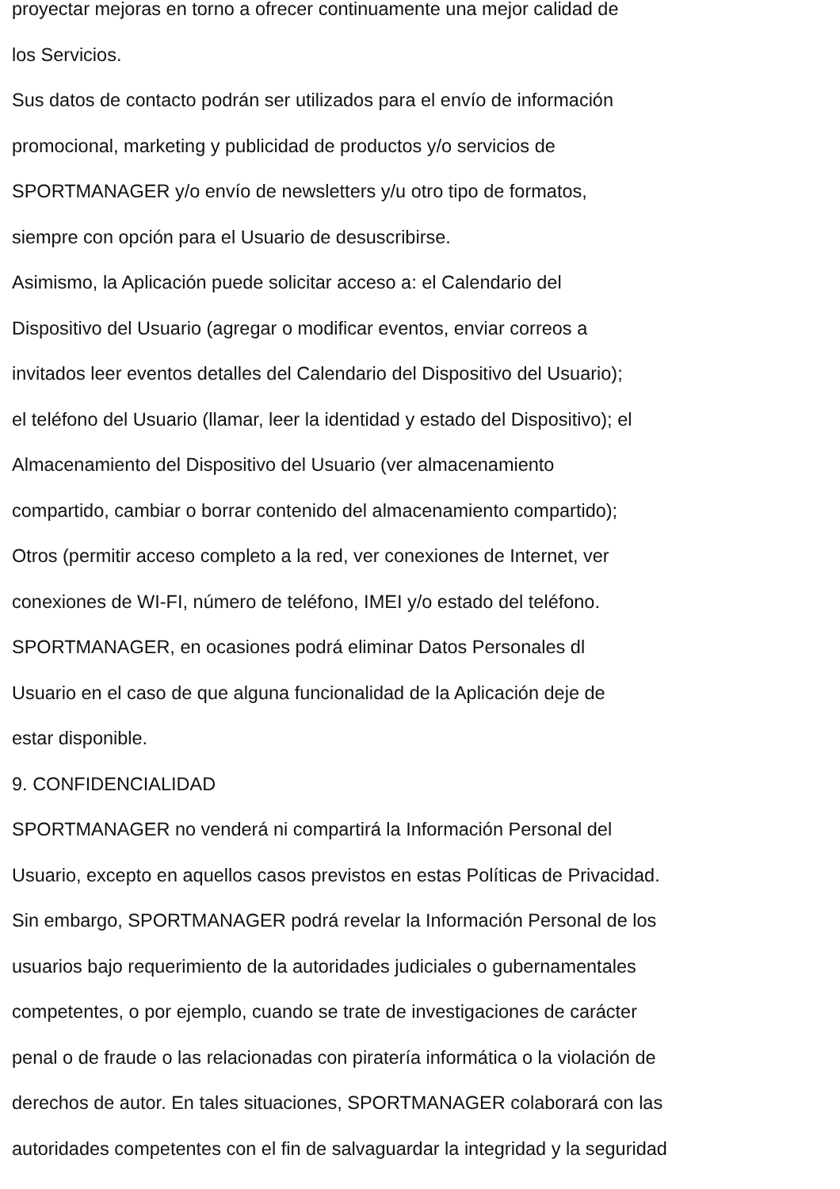proyectar mejoras en torno a ofrecer continuamente una mejor calidad de
los Servicios.
Sus datos de contacto podrán ser utilizados para el envío de información
promocional, marketing y publicidad de productos y/o servicios de
SPORTMANAGER y/o envío de newsletters y/u otro tipo de formatos,
siempre con opción para el Usuario de desuscribirse.
Asimismo, la Aplicación puede solicitar acceso a: el Calendario del
Dispositivo del Usuario (agregar o modificar eventos, enviar correos a
invitados leer eventos detalles del Calendario del Dispositivo del Usuario);
el teléfono del Usuario (llamar, leer la identidad y estado del Dispositivo); el
Almacenamiento del Dispositivo del Usuario (ver almacenamiento
compartido, cambiar o borrar contenido del almacenamiento compartido);
Otros (permitir acceso completo a la red, ver conexiones de Internet, ver
conexiones de WI-FI, número de teléfono, IMEI y/o estado del teléfono.
SPORTMANAGER, en ocasiones podrá eliminar Datos Personales dl
Usuario en el caso de que alguna funcionalidad de la Aplicación deje de
estar disponible.
9. CONFIDENCIALIDAD
SPORTMANAGER no venderá ni compartirá la Información Personal del
Usuario, excepto en aquellos casos previstos en estas Políticas de Privacidad.
Sin embargo, SPORTMANAGER podrá revelar la Información Personal de los
usuarios bajo requerimiento de la autoridades judiciales o gubernamentales
competentes, o por ejemplo, cuando se trate de investigaciones de carácter
penal o de fraude o las relacionadas con piratería informática o la violación de
derechos de autor. En tales situaciones, SPORTMANAGER colaborará con las
autoridades competentes con el fin de salvaguardar la integridad y la seguridad